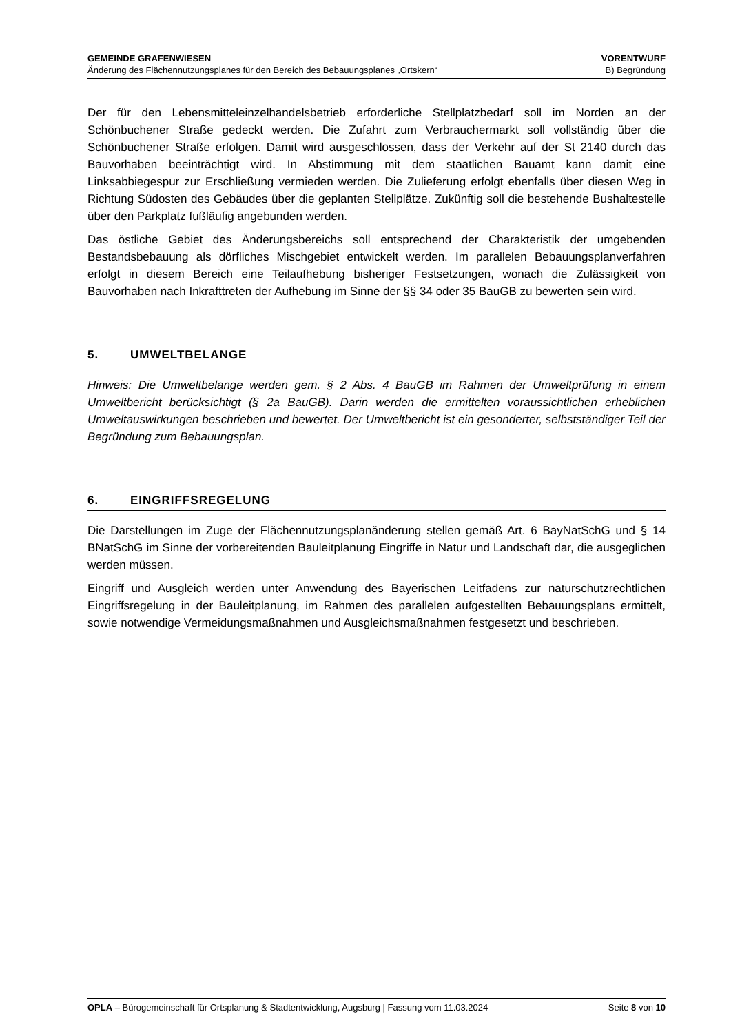GEMEINDE GRAFENWIESEN
Änderung des Flächennutzungsplanes für den Bereich des Bebauungsplanes „Ortskern“
VORENTWURF
B) Begründung
Der für den Lebensmitteleinzelhandelsbetrieb erforderliche Stellplatzbedarf soll im Norden an der Schönbuchener Straße gedeckt werden. Die Zufahrt zum Verbrauchermarkt soll vollständig über die Schönbuchener Straße erfolgen. Damit wird ausgeschlossen, dass der Verkehr auf der St 2140 durch das Bauvorhaben beeinträchtigt wird. In Abstimmung mit dem staatlichen Bauamt kann damit eine Linksabbiegespur zur Erschließung vermieden werden. Die Zulieferung erfolgt ebenfalls über diesen Weg in Richtung Südosten des Gebäudes über die geplanten Stellplätze. Zukünftig soll die bestehende Bushaltestelle über den Parkplatz fußläufig angebunden werden.
Das östliche Gebiet des Änderungsbereichs soll entsprechend der Charakteristik der umgebenden Bestandsbebauung als dörfliches Mischgebiet entwickelt werden. Im parallelen Bebauungsplanverfahren erfolgt in diesem Bereich eine Teilaufhebung bisheriger Festsetzungen, wonach die Zulässigkeit von Bauvorhaben nach Inkrafttreten der Aufhebung im Sinne der §§ 34 oder 35 BauGB zu bewerten sein wird.
5. UMWELTBELANGE
Hinweis: Die Umweltbelange werden gem. § 2 Abs. 4 BauGB im Rahmen der Umweltprüfung in einem Umweltbericht berücksichtigt (§ 2a BauGB). Darin werden die ermittelten voraussichtlichen erheblichen Umweltauswirkungen beschrieben und bewertet. Der Umweltbericht ist ein gesonderter, selbstständiger Teil der Begründung zum Bebauungsplan.
6. EINGRIFFSREGELUNG
Die Darstellungen im Zuge der Flächennutzungsplanänderung stellen gemäß Art. 6 BayNatSchG und § 14 BNatSchG im Sinne der vorbereitenden Bauleitplanung Eingriffe in Natur und Landschaft dar, die ausgeglichen werden müssen.
Eingriff und Ausgleich werden unter Anwendung des Bayerischen Leitfadens zur naturschutzrechtlichen Eingriffsregelung in der Bauleitplanung, im Rahmen des parallelen aufgestellten Bebauungsplans ermittelt, sowie notwendige Vermeidungsmaßnahmen und Ausgleichsmaßnahmen festgesetzt und beschrieben.
OPLA – Bürogemeinschaft für Ortsplanung & Stadtentwicklung, Augsburg | Fassung vom 11.03.2024
Seite 8 von 10